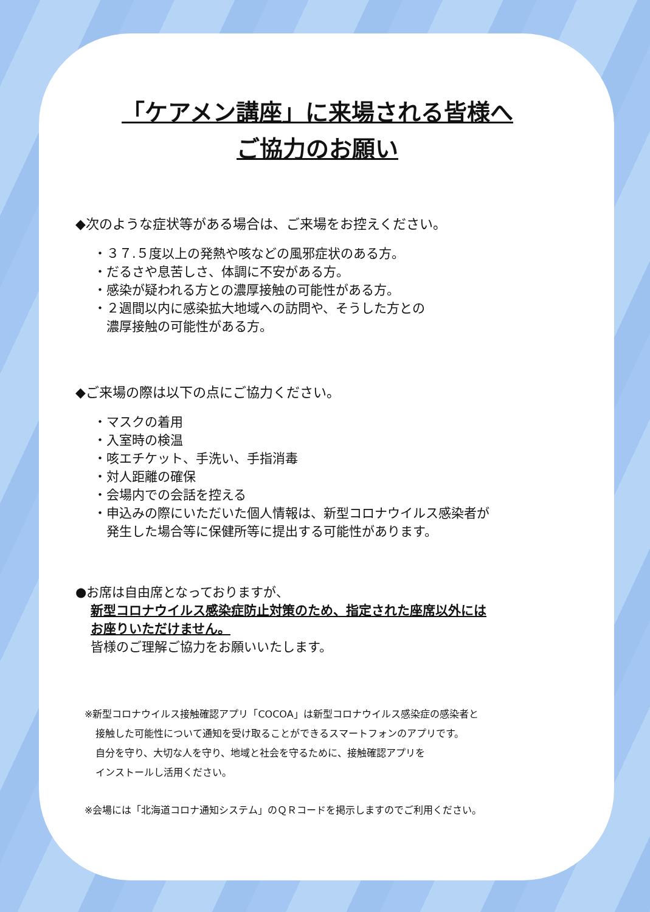「ケアメン講座」に来場される皆様へ
ご協力のお願い
◆次のような症状等がある場合は、ご来場をお控えください。
・３７.５度以上の発熱や咳などの風邪症状のある方。
・だるさや息苦しさ、体調に不安がある方。
・感染が疑われる方との濃厚接触の可能性がある方。
・２週間以内に感染拡大地域への訪問や、そうした方との
　濃厚接触の可能性がある方。
◆ご来場の際は以下の点にご協力ください。
・マスクの着用
・入室時の検温
・咳エチケット、手洗い、手指消毒
・対人距離の確保
・会場内での会話を控える
・申込みの際にいただいた個人情報は、新型コロナウイルス感染者が
　発生した場合等に保健所等に提出する可能性があります。
●お席は自由席となっておりますが、
新型コロナウイルス感染症防止対策のため、指定された座席以外には
お座りいただけません。
皆様のご理解ご協力をお願いいたします。
※新型コロナウイルス接触確認アプリ「COCOA」は新型コロナウイルス感染症の感染者と
接触した可能性について通知を受け取ることができるスマートフォンのアプリです。
自分を守り、大切な人を守り、地域と社会を守るために、接触確認アプリを
インストールし活用ください。
※会場には「北海道コロナ通知システム」のＱＲコードを掲示しますのでご利用ください。